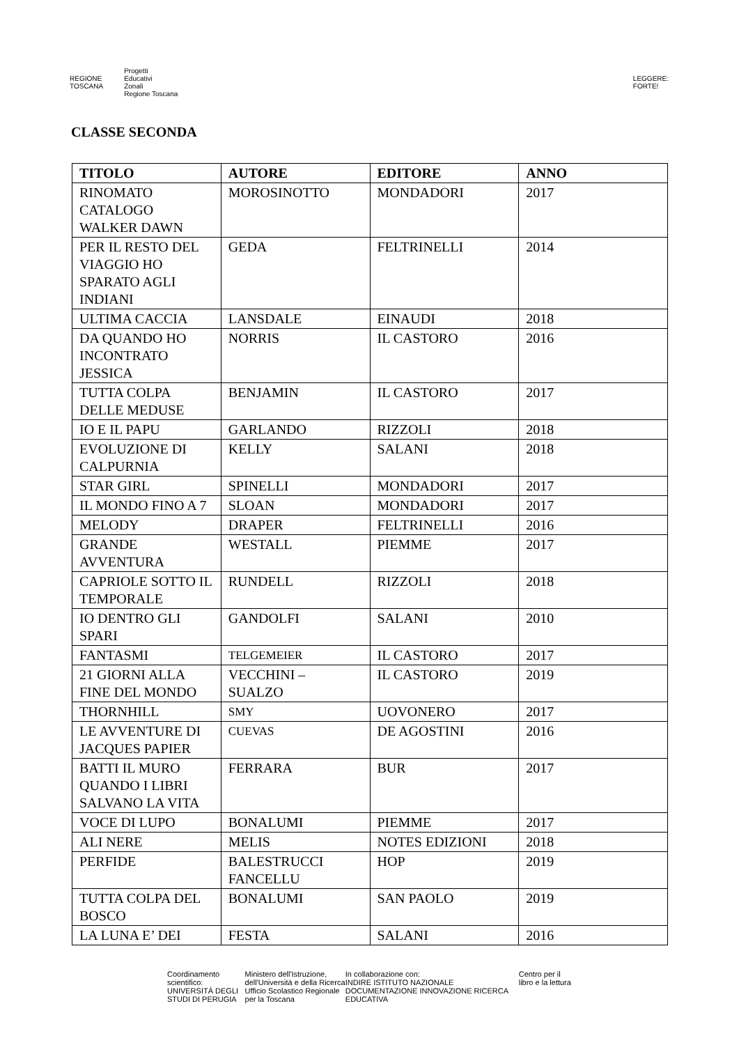REGIONE
TOSCANA
Progetti
Educativi
Zonali
Regione Toscana
LEGGERE:
FORTE!
CLASSE SECONDA
| TITOLO | AUTORE | EDITORE | ANNO |
| --- | --- | --- | --- |
| RINOMATO CATALOGO WALKER DAWN | MOROSINOTTO | MONDADORI | 2017 |
| PER IL RESTO DEL VIAGGIO HO SPARATO AGLI INDIANI | GEDA | FELTRINELLI | 2014 |
| ULTIMA CACCIA | LANSDALE | EINAUDI | 2018 |
| DA QUANDO HO INCONTRATO JESSICA | NORRIS | IL CASTORO | 2016 |
| TUTTA COLPA DELLE MEDUSE | BENJAMIN | IL CASTORO | 2017 |
| IO E IL PAPU | GARLANDO | RIZZOLI | 2018 |
| EVOLUZIONE DI CALPURNIA | KELLY | SALANI | 2018 |
| STAR GIRL | SPINELLI | MONDADORI | 2017 |
| IL MONDO FINO A 7 | SLOAN | MONDADORI | 2017 |
| MELODY | DRAPER | FELTRINELLI | 2016 |
| GRANDE AVVENTURA | WESTALL | PIEMME | 2017 |
| CAPRIOLE SOTTO IL TEMPORALE | RUNDELL | RIZZOLI | 2018 |
| IO DENTRO GLI SPARI | GANDOLFI | SALANI | 2010 |
| FANTASMI | TELGEMEIER | IL CASTORO | 2017 |
| 21 GIORNI ALLA FINE DEL MONDO | VECCHINI – SUALZO | IL CASTORO | 2019 |
| THORNHILL | SMY | UOVONERO | 2017 |
| LE AVVENTURE DI JACQUES PAPIER | CUEVAS | DE AGOSTINI | 2016 |
| BATTI IL MURO QUANDO I LIBRI SALVANO LA VITA | FERRARA | BUR | 2017 |
| VOCE DI LUPO | BONALUMI | PIEMME | 2017 |
| ALI NERE | MELIS | NOTES EDIZIONI | 2018 |
| PERFIDE | BALESTRUCCI FANCELLU | HOP | 2019 |
| TUTTA COLPA DEL BOSCO | BONALUMI | SAN PAOLO | 2019 |
| LA LUNA E’ DEI | FESTA | SALANI | 2016 |
Coordinamento scientifico:
UNIVERSITÀ DEGLI STUDI DI PERUGIA
Ministero dell'Istruzione, dell'Università e della Ricerca
Ufficio Scolastico Regionale per la Toscana
In collaborazione con:
INDIRE ISTITUTO NAZIONALE DOCUMENTAZIONE INNOVAZIONE RICERCA EDUCATIVA
Centro per il libro e la lettura